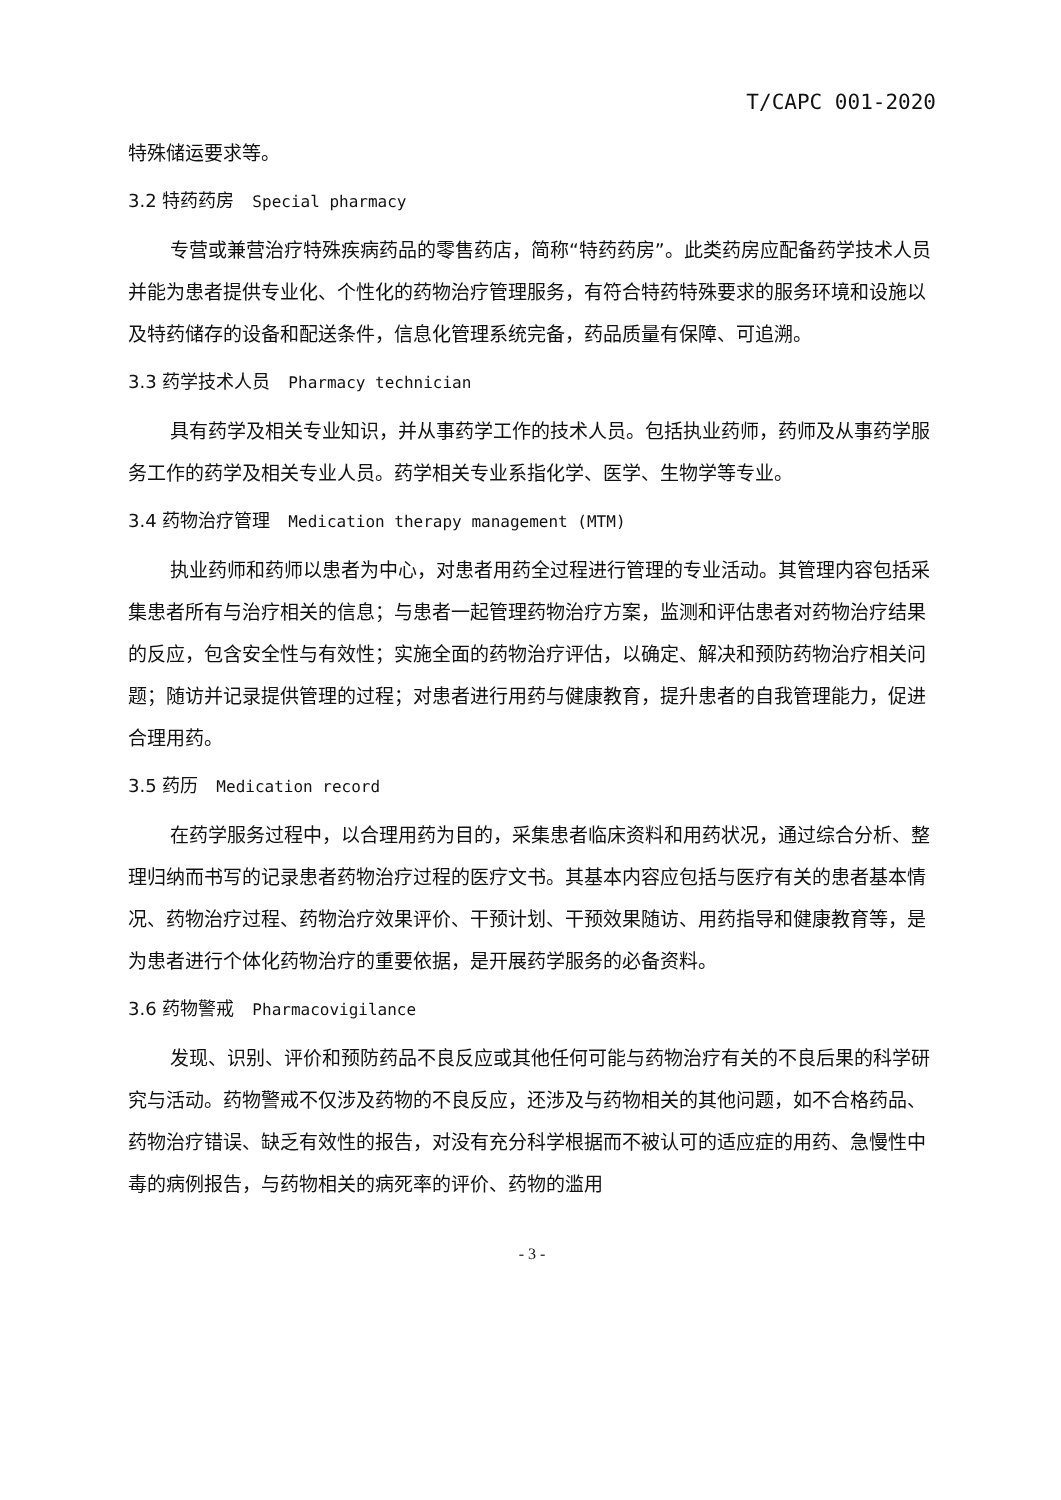T/CAPC 001-2020
特殊储运要求等。
3.2 特药药房 Special pharmacy
专营或兼营治疗特殊疾病药品的零售药店，简称“特药药房”。此类药房应配备药学技术人员并能为患者提供专业化、个性化的药物治疗管理服务，有符合特药特殊要求的服务环境和设施以及特药储存的设备和配送条件，信息化管理系统完备，药品质量有保障、可追溯。
3.3 药学技术人员 Pharmacy technician
具有药学及相关专业知识，并从事药学工作的技术人员。包括执业药师，药师及从事药学服务工作的药学及相关专业人员。药学相关专业系指化学、医学、生物学等专业。
3.4 药物治疗管理 Medication therapy management (MTM)
执业药师和药师以患者为中心，对患者用药全过程进行管理的专业活动。其管理内容包括采集患者所有与治疗相关的信息；与患者一起管理药物治疗方案，监测和评估患者对药物治疗结果的反应，包含安全性与有效性；实施全面的药物治疗评估，以确定、解决和预防药物治疗相关问题；随访并记录提供管理的过程；对患者进行用药与健康教育，提升患者的自我管理能力，促进合理用药。
3.5 药历 Medication record
在药学服务过程中，以合理用药为目的，采集患者临床资料和用药状况，通过综合分析、整理归纳而书写的记录患者药物治疗过程的医疗文书。其基本内容应包括与医疗有关的患者基本情况、药物治疗过程、药物治疗效果评价、干预计划、干预效果随访、用药指导和健康教育等，是为患者进行个体化药物治疗的重要依据，是开展药学服务的必备资料。
3.6 药物警戒 Pharmacovigilance
发现、识别、评价和预防药品不良反应或其他任何可能与药物治疗有关的不良后果的科学研究与活动。药物警戒不仅涉及药物的不良反应，还涉及与药物相关的其他问题，如不合格药品、药物治疗错误、缺乏有效性的报告，对没有充分科学根据而不被认可的适应症的用药、急慢性中毒的病例报告，与药物相关的病死率的评价、药物的滥用
- 3 -